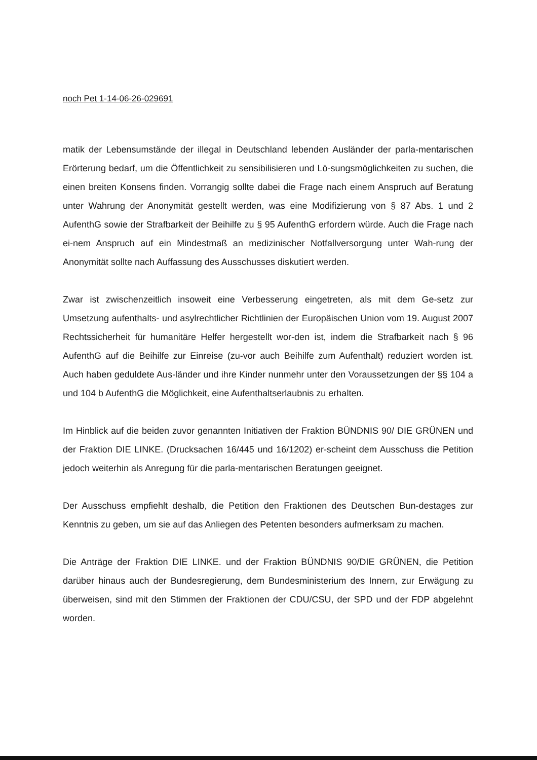noch Pet 1-14-06-26-029691
matik der Lebensumstände der illegal in Deutschland lebenden Ausländer der parla-mentarischen Erörterung bedarf, um die Öffentlichkeit zu sensibilisieren und Lö-sungsmöglichkeiten zu suchen, die einen breiten Konsens finden. Vorrangig sollte dabei die Frage nach einem Anspruch auf Beratung unter Wahrung der Anonymität gestellt werden, was eine Modifizierung von § 87 Abs. 1 und 2 AufenthG sowie der Strafbarkeit der Beihilfe zu § 95 AufenthG erfordern würde. Auch die Frage nach ei-nem Anspruch auf ein Mindestmaß an medizinischer Notfallversorgung unter Wah-rung der Anonymität sollte nach Auffassung des Ausschusses diskutiert werden.
Zwar ist zwischenzeitlich insoweit eine Verbesserung eingetreten, als mit dem Ge-setz zur Umsetzung aufenthalts- und asylrechtlicher Richtlinien der Europäischen Union vom 19. August 2007 Rechtssicherheit für humanitäre Helfer hergestellt wor-den ist, indem die Strafbarkeit nach § 96 AufenthG auf die Beihilfe zur Einreise (zu-vor auch Beihilfe zum Aufenthalt) reduziert worden ist. Auch haben geduldete Aus-länder und ihre Kinder nunmehr unter den Voraussetzungen der §§ 104 a und 104 b AufenthG die Möglichkeit, eine Aufenthaltserlaubnis zu erhalten.
Im Hinblick auf die beiden zuvor genannten Initiativen der Fraktion BÜNDNIS 90/ DIE GRÜNEN und der Fraktion DIE LINKE. (Drucksachen 16/445 und 16/1202) er-scheint dem Ausschuss die Petition jedoch weiterhin als Anregung für die parla-mentarischen Beratungen geeignet.
Der Ausschuss empfiehlt deshalb, die Petition den Fraktionen des Deutschen Bun-destages zur Kenntnis zu geben, um sie auf das Anliegen des Petenten besonders aufmerksam zu machen.
Die Anträge der Fraktion DIE LINKE. und der Fraktion BÜNDNIS 90/DIE GRÜNEN, die Petition darüber hinaus auch der Bundesregierung, dem Bundesministerium des Innern, zur Erwägung zu überweisen, sind mit den Stimmen der Fraktionen der CDU/CSU, der SPD und der FDP abgelehnt worden.